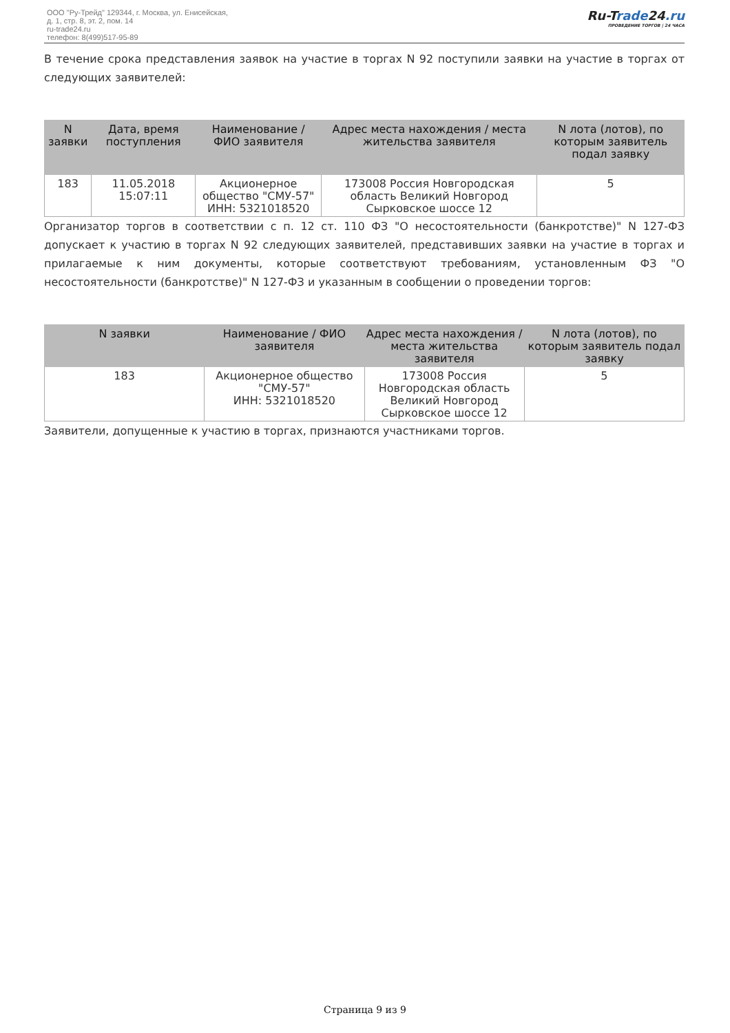ООО "Ру-Трейд" 129344, г. Москва, ул. Енисейская,
д. 1, стр. 8, эт. 2, пом. 14
ru-trade24.ru
телефон: 8(499)517-95-89
Ru-Trade24.ru
ПРОВЕДЕНИЕ ТОРГОВ | 24 ЧАСА
В течение срока представления заявок на участие в торгах N 92 поступили заявки на участие в торгах от следующих заявителей:
| N заявки | Дата, время поступления | Наименование / ФИО заявителя | Адрес места нахождения / места жительства заявителя | N лота (лотов), по которым заявитель подал заявку |
| --- | --- | --- | --- | --- |
| 183 | 11.05.2018 15:07:11 | Акционерное общество "СМУ-57" ИНН: 5321018520 | 173008 Россия Новгородская область Великий Новгород Сырковское шоссе 12 | 5 |
Организатор торгов в соответствии с п. 12 ст. 110 ФЗ "О несостоятельности (банкротстве)" N 127-ФЗ допускает к участию в торгах N 92 следующих заявителей, представивших заявки на участие в торгах и прилагаемые к ним документы, которые соответствуют требованиям, установленным ФЗ "О несостоятельности (банкротстве)" N 127-ФЗ и указанным в сообщении о проведении торгов:
| N заявки | Наименование / ФИО заявителя | Адрес места нахождения / места жительства заявителя | N лота (лотов), по которым заявитель подал заявку |
| --- | --- | --- | --- |
| 183 | Акционерное общество "СМУ-57" ИНН: 5321018520 | 173008 Россия Новгородская область Великий Новгород Сырковское шоссе 12 | 5 |
Заявители, допущенные к участию в торгах, признаются участниками торгов.
Страница 9 из 9